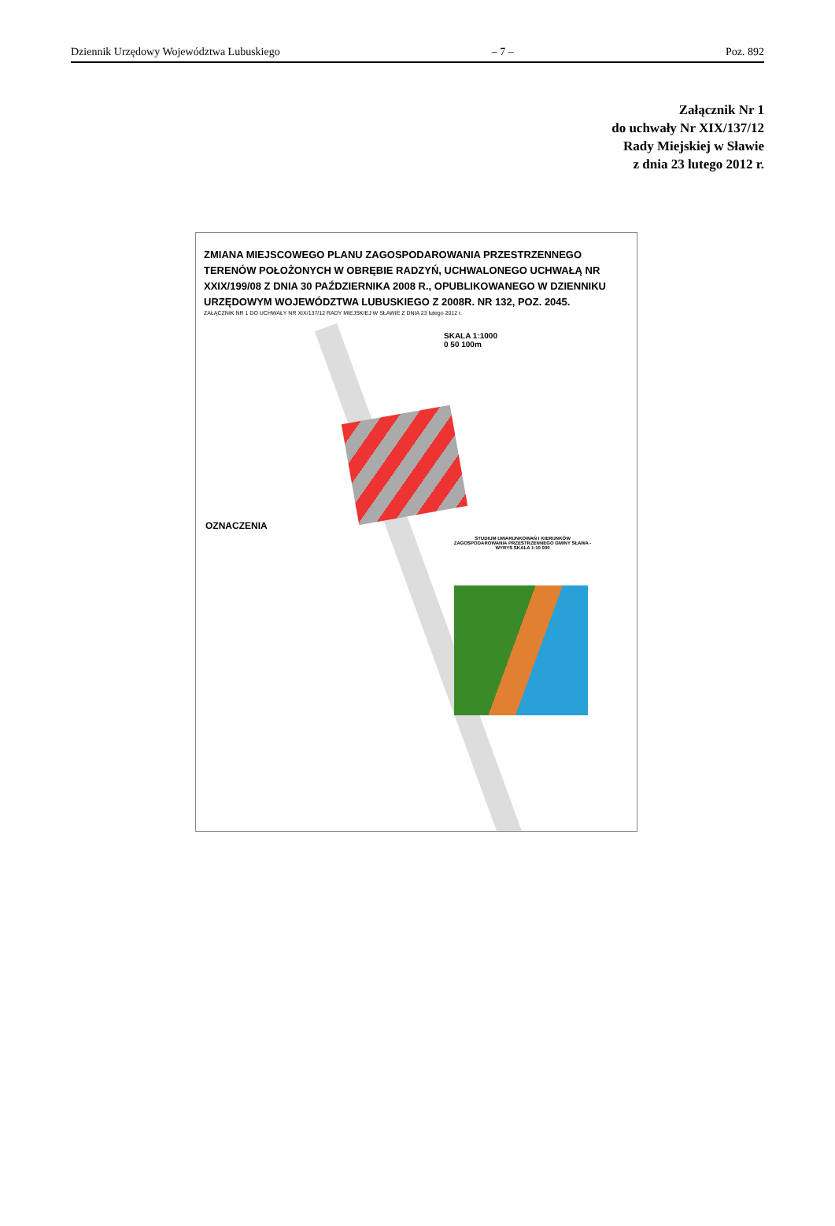Dziennik Urzędowy Województwa Lubuskiego – 7 – Poz. 892
Załącznik Nr 1
do uchwały Nr XIX/137/12
Rady Miejskiej w Sławie
z dnia 23 lutego 2012 r.
ZMIANA MIEJSCOWEGO PLANU ZAGOSPODAROWANIA PRZESTRZENNEGO TERENÓW POŁOŻONYCH W OBRĘBIE RADZYŃ, UCHWALONEGO UCHWAŁĄ NR XXIX/199/08 Z DNIA 30 PAŹDZIERNIKA 2008 R., OPUBLIKOWANEGO W DZIENNIKU URZĘDOWYM WOJEWÓDZTWA LUBUSKIEGO Z 2008R. NR 132, POZ. 2045.
ZAŁĄCZNIK NR 1 DO UCHWAŁY NR XIX/137/12 RADY MIEJSKIEJ W SŁAWIE Z DNIA 23 lutego 2012 r.
SKALA 1:1000
0 50 100m
OZNACZENIA
STUDIUM UWARUNKOWAŃ I KIERUNKÓW ZAGOSPODAROWANIA PRZESTRZENNEGO GMINY SŁAWA - WYRYS SKALA 1:10 000